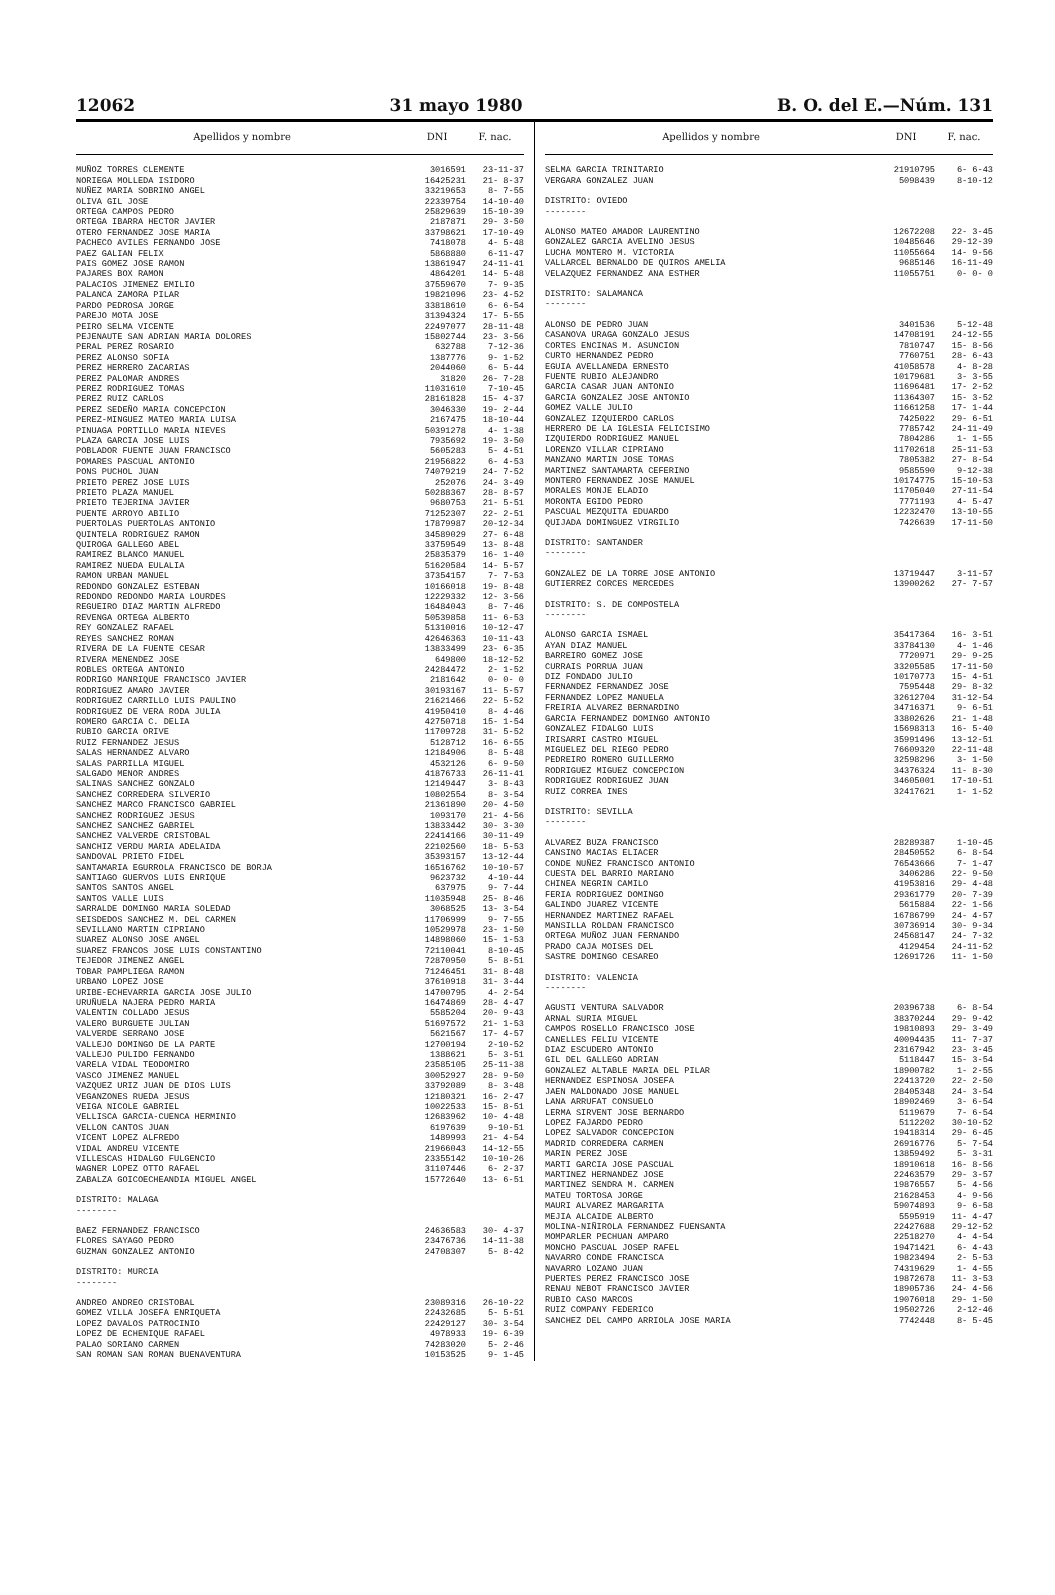12062 31 mayo 1980 B. O. del E.—Núm. 131
| Apellidos y nombre | DNI | F. nac. |
| --- | --- | --- |
| MUÑOZ TORRES CLEMENTE | 3016591 | 23-11-37 |
| NORIEGA MOLLEDA ISIDORO | 16425231 | 21- 8-37 |
| NUÑEZ MARIA SOBRINO ANGEL | 33219653 | 8- 7-55 |
| OLIVA GIL JOSE | 22339754 | 14-10-40 |
| ORTEGA CAMPOS PEDRO | 25829639 | 15-10-39 |
| ORTEGA IBARRA HECTOR JAVIER | 2187871 | 29- 3-50 |
| OTERO FERNANDEZ JOSE MARIA | 33798621 | 17-10-49 |
| PACHECO AVILES FERNANDO JOSE | 7418078 | 4- 5-48 |
| PAEZ GALIAN FELIX | 5868880 | 6-11-47 |
| PAIS GOMEZ JOSE RAMON | 13861947 | 24-11-41 |
| PAJARES BOX RAMON | 4864201 | 14- 5-48 |
| PALACIOS JIMENEZ EMILIO | 37559670 | 7- 9-35 |
| PALANCA ZAMORA PILAR | 19821096 | 23- 4-52 |
| PARDO PEDROSA JORGE | 33818610 | 6- 6-54 |
| PAREJO MOTA JOSE | 31394324 | 17- 5-55 |
| PEIRO SELMA VICENTE | 22497077 | 28-11-48 |
| PEJENAUTE SAN ADRIAN MARIA DOLORES | 15802744 | 23- 3-56 |
| PERAL PEREZ ROSARIO | 632788 | 7-12-36 |
| PEREZ ALONSO SOFIA | 1387776 | 9- 1-52 |
| PEREZ HERRERO ZACARIAS | 2044060 | 6- 5-44 |
| PEREZ PALOMAR ANDRES | 31820 | 26- 7-28 |
| PEREZ RODRIGUEZ TOMAS | 11031610 | 7-10-45 |
| PEREZ RUIZ CARLOS | 28161828 | 15- 4-37 |
| PEREZ SEDEÑO MARIA CONCEPCION | 3046330 | 19- 2-44 |
| PEREZ-MINGUEZ MATEO MARIA LUISA | 2167475 | 18-10-44 |
| PINUAGA PORTILLO MARIA NIEVES | 50391278 | 4- 1-38 |
| PLAZA GARCIA JOSE LUIS | 7935692 | 19- 3-50 |
| POBLADOR FUENTE JUAN FRANCISCO | 5605283 | 5- 4-51 |
| POMARES PASCUAL ANTONIO | 21956822 | 6- 4-53 |
| PONS PUCHOL JUAN | 74079219 | 24- 7-52 |
| PRIETO PEREZ JOSE LUIS | 252076 | 24- 3-49 |
| PRIETO PLAZA MANUEL | 50288367 | 28- 8-57 |
| PRIETO TEJERINA JAVIER | 9680753 | 21- 5-51 |
| PUENTE ARROYO ABILIO | 71252307 | 22- 2-51 |
| PUERTOLAS PUERTOLAS ANTONIO | 17879987 | 20-12-34 |
| QUINTELA RODRIGUEZ RAMON | 34589029 | 27- 6-48 |
| QUIROGA GALLEGO ABEL | 33759549 | 13- 8-48 |
| RAMIREZ BLANCO MANUEL | 25835379 | 16- 1-40 |
| RAMIREZ NUEDA EULALIA | 51620584 | 14- 5-57 |
| RAMON URBAN MANUEL | 37354157 | 7- 7-53 |
| REDONDO GONZALEZ ESTEBAN | 10166018 | 19- 8-48 |
| REDONDO REDONDO MARIA LOURDES | 12229332 | 12- 3-56 |
| REGUEIRO DIAZ MARTIN ALFREDO | 16484043 | 8- 7-46 |
| REVENGA ORTEGA ALBERTO | 50539858 | 11- 6-53 |
| REY GONZALEZ RAFAEL | 51310016 | 10-12-47 |
| REYES SANCHEZ ROMAN | 42646363 | 10-11-43 |
| RIVERA DE LA FUENTE CESAR | 13833499 | 23- 6-35 |
| RIVERA MENENDEZ JOSE | 649800 | 18-12-52 |
| ROBLES ORTEGA ANTONIO | 24284472 | 2- 1-52 |
| RODRIGO MANRIQUE FRANCISCO JAVIER | 2181642 | 0- 0- 0 |
| RODRIGUEZ AMARO JAVIER | 30193167 | 11- 5-57 |
| RODRIGUEZ CARRILLO LUIS PAULINO | 21621466 | 22- 5-52 |
| RODRIGUEZ DE VERA RODA JULIA | 41950410 | 8- 4-46 |
| ROMERO GARCIA C. DELIA | 42750718 | 15- 1-54 |
| RUBIO GARCIA ORIVE | 11709728 | 31- 5-52 |
| RUIZ FERNANDEZ JESUS | 5128712 | 16- 6-55 |
| SALAS HERNANDEZ ALVARO | 12184906 | 8- 5-48 |
| SALAS PARRILLA MIGUEL | 4532126 | 6- 9-50 |
| SALGADO MENOR ANDRES | 41876733 | 26-11-41 |
| SALINAS SANCHEZ GONZALO | 12149447 | 3- 8-43 |
| SANCHEZ CORREDERA SILVERIO | 10802554 | 8- 3-54 |
| SANCHEZ MARCO FRANCISCO GABRIEL | 21361890 | 20- 4-50 |
| SANCHEZ RODRIGUEZ JESUS | 1093170 | 21- 4-56 |
| SANCHEZ SANCHEZ GABRIEL | 13833442 | 30- 3-30 |
| SANCHEZ VALVERDE CRISTOBAL | 22414166 | 30-11-49 |
| SANCHIZ VERDU MARIA ADELAIDA | 22102560 | 18- 5-53 |
| SANDOVAL PRIETO FIDEL | 35393157 | 13-12-44 |
| SANTAMARIA EGURROLA FRANCISCO DE BORJA | 16516762 | 10-10-57 |
| SANTIAGO GUERVOS LUIS ENRIQUE | 9623732 | 4-10-44 |
| SANTOS SANTOS ANGEL | 637975 | 9- 7-44 |
| SANTOS VALLE LUIS | 11035948 | 25- 8-46 |
| SARRALDE DOMINGO MARIA SOLEDAD | 3068525 | 13- 3-54 |
| SEISDEDOS SANCHEZ M. DEL CARMEN | 11706999 | 9- 7-55 |
| SEVILLANO MARTIN CIPRIANO | 10529978 | 23- 1-50 |
| SUAREZ ALONSO JOSE ANGEL | 14898060 | 15- 1-53 |
| SUAREZ FRANCOS JOSE LUIS CONSTANTINO | 72110041 | 8-10-45 |
| TEJEDOR JIMENEZ ANGEL | 72870950 | 5- 8-51 |
| TOBAR PAMPLIEGA RAMON | 71246451 | 31- 8-48 |
| URBANO LOPEZ JOSE | 37610918 | 31- 3-44 |
| URIBE-ECHEVARRIA GARCIA JOSE JULIO | 14700795 | 4- 2-54 |
| URUÑUELA NAJERA PEDRO MARIA | 16474869 | 28- 4-47 |
| VALENTIN COLLADO JESUS | 5585204 | 20- 9-43 |
| VALERO BURGUETE JULIAN | 51697572 | 21- 1-53 |
| VALVERDE SERRANO JOSE | 5621567 | 17- 4-57 |
| VALLEJO DOMINGO DE LA PARTE | 12700194 | 2-10-52 |
| VALLEJO PULIDO FERNANDO | 1388621 | 5- 3-51 |
| VARELA VIDAL TEODOMIRO | 23585105 | 25-11-38 |
| VASCO JIMENEZ MANUEL | 30052927 | 28- 9-50 |
| VAZQUEZ URIZ JUAN DE DIOS LUIS | 33792089 | 8- 3-48 |
| VEGANZONES RUEDA JESUS | 12180321 | 16- 2-47 |
| VEIGA NICOLE GABRIEL | 10022533 | 15- 8-51 |
| VELLISCA GARCIA-CUENCA HERMINIO | 12683962 | 10- 4-48 |
| VELLON CANTOS JUAN | 6197639 | 9-10-51 |
| VICENT LOPEZ ALFREDO | 1489993 | 21- 4-54 |
| VIDAL ANDREU VICENTE | 21966043 | 14-12-55 |
| VILLESCAS HIDALGO FULGENCIO | 23355142 | 10-10-26 |
| WAGNER LOPEZ OTTO RAFAEL | 31107446 | 6- 2-37 |
| ZABALZA GOICOECHEANDIA MIGUEL ANGEL | 15772640 | 13- 6-51 |
| DISTRITO: MALAGA -------- | | |
| BAEZ FERNANDEZ FRANCISCO | 24636583 | 30- 4-37 |
| FLORES SAYAGO PEDRO | 23476736 | 14-11-38 |
| GUZMAN GONZALEZ ANTONIO | 24708307 | 5- 8-42 |
| DISTRITO: MURCIA -------- | | |
| ANDREO ANDREO CRISTOBAL | 23089316 | 26-10-22 |
| GOMEZ VILLA JOSEFA ENRIQUETA | 22432685 | 5- 5-51 |
| LOPEZ DAVALOS PATROCINIO | 22429127 | 30- 3-54 |
| LOPEZ DE ECHENIQUE RAFAEL | 4978933 | 19- 6-39 |
| PALAO SORIANO CARMEN | 74283020 | 5- 2-46 |
| SAN ROMAN SAN ROMAN BUENAVENTURA | 10153525 | 9- 1-45 |
| Apellidos y nombre | DNI | F. nac. |
| --- | --- | --- |
| SELMA GARCIA TRINITARIO | 21910795 | 6- 6-43 |
| VERGARA GONZALEZ JUAN | 5098439 | 8-10-12 |
| DISTRITO: OVIEDO -------- | | |
| ALONSO MATEO AMADOR LAURENTINO | 12672208 | 22- 3-45 |
| GONZALEZ GARCIA AVELINO JESUS | 10485646 | 29-12-39 |
| LUCHA MONTERO M. VICTORIA | 11055664 | 14- 9-56 |
| VALLARCEL BERNALDO DE QUIROS AMELIA | 9685146 | 16-11-49 |
| VELAZQUEZ FERNANDEZ ANA ESTHER | 11055751 | 0- 0- 0 |
| DISTRITO: SALAMANCA -------- | | |
| ALONSO DE PEDRO JUAN | 3401536 | 5-12-48 |
| CASANOVA URAGA GONZALO JESUS | 14708191 | 24-12-55 |
| CORTES ENCINAS M. ASUNCION | 7810747 | 15- 8-56 |
| CURTO HERNANDEZ PEDRO | 7760751 | 28- 6-43 |
| EGUIA AVELLANEDA ERNESTO | 41058578 | 4- 8-28 |
| FUENTE RUBIO ALEJANDRO | 10179681 | 3- 3-55 |
| GARCIA CASAR JUAN ANTONIO | 11696481 | 17- 2-52 |
| GARCIA GONZALEZ JOSE ANTONIO | 11364307 | 15- 3-52 |
| GOMEZ VALLE JULIO | 11661258 | 17- 1-44 |
| GONZALEZ IZQUIERDO CARLOS | 7425022 | 29- 6-51 |
| HERRERO DE LA IGLESIA FELICISIMO | 7785742 | 24-11-49 |
| IZQUIERDO RODRIGUEZ MANUEL | 7804286 | 1- 1-55 |
| LORENZO VILLAR CIPRIANO | 11702618 | 25-11-53 |
| MANZANO MARTIN JOSE TOMAS | 7805382 | 27- 8-54 |
| MARTINEZ SANTAMARTA CEFERINO | 9585590 | 9-12-38 |
| MONTERO FERNANDEZ JOSE MANUEL | 10174775 | 15-10-53 |
| MORALES MONJE ELADIO | 11705040 | 27-11-54 |
| MORONTA EGIDO PEDRO | 7771193 | 4- 5-47 |
| PASCUAL MEZQUITA EDUARDO | 12232470 | 13-10-55 |
| QUIJADA DOMINGUEZ VIRGILIO | 7426639 | 17-11-50 |
| DISTRITO: SANTANDER -------- | | |
| GONZALEZ DE LA TORRE JOSE ANTONIO | 13719447 | 3-11-57 |
| GUTIERREZ CORCES MERCEDES | 13900262 | 27- 7-57 |
| DISTRITO: S. DE COMPOSTELA -------- | | |
| ALONSO GARCIA ISMAEL | 35417364 | 16- 3-51 |
| AYAN DIAZ MANUEL | 33784130 | 4- 1-46 |
| BARREIRO GOMEZ JOSE | 7720971 | 29- 9-25 |
| CURRAIS PORRUA JUAN | 33205585 | 17-11-50 |
| DIZ FONDADO JULIO | 10170773 | 15- 4-51 |
| FERNANDEZ FERNANDEZ JOSE | 7595448 | 29- 8-32 |
| FERNANDEZ LOPEZ MANUELA | 32612704 | 31-12-54 |
| FREIRIA ALVAREZ BERNARDINO | 34716371 | 9- 6-51 |
| GARCIA FERNANDEZ DOMINGO ANTONIO | 33802626 | 21- 1-48 |
| GONZALEZ FIDALGO LUIS | 15698313 | 16- 5-40 |
| IRISARRI CASTRO MIGUEL | 35991496 | 13-12-51 |
| MIGUELEZ DEL RIEGO PEDRO | 76609320 | 22-11-48 |
| PEDREIRO ROMERO GUILLERMO | 32598296 | 3- 1-50 |
| RODRIGUEZ MIGUEZ CONCEPCION | 34376324 | 11- 8-30 |
| RODRIGUEZ RODRIGUEZ JUAN | 34605001 | 17-10-51 |
| RUIZ CORREA INES | 32417621 | 1- 1-52 |
| DISTRITO: SEVILLA -------- | | |
| ALVAREZ BUZA FRANCISCO | 28289387 | 1-10-45 |
| CANSINO MACIAS ELIACER | 28450552 | 6- 8-54 |
| CONDE NUÑEZ FRANCISCO ANTONIO | 76543666 | 7- 1-47 |
| CUESTA DEL BARRIO MARIANO | 3406286 | 22- 9-50 |
| CHINEA NEGRIN CAMILO | 41953816 | 29- 4-48 |
| FERIA RODRIGUEZ DOMINGO | 29361779 | 20- 7-39 |
| GALINDO JUAREZ VICENTE | 5615884 | 22- 1-56 |
| HERNANDEZ MARTINEZ RAFAEL | 16786799 | 24- 4-57 |
| MANSILLA ROLDAN FRANCISCO | 30736914 | 30- 9-34 |
| ORTEGA MUÑOZ JUAN FERNANDO | 24568147 | 24- 7-32 |
| PRADO CAJA MOISES DEL | 4129454 | 24-11-52 |
| SASTRE DOMINGO CESAREO | 12691726 | 11- 1-50 |
| DISTRITO: VALENCIA -------- | | |
| AGUSTI VENTURA SALVADOR | 20396738 | 6- 8-54 |
| ARNAL SURIA MIGUEL | 38370244 | 29- 9-42 |
| CAMPOS ROSELLO FRANCISCO JOSE | 19810893 | 29- 3-49 |
| CANELLES FELIU VICENTE | 40094435 | 11- 7-37 |
| DIAZ ESCUDERO ANTONIO | 23167942 | 23- 3-45 |
| GIL DEL GALLEGO ADRIAN | 5118447 | 15- 3-54 |
| GONZALEZ ALTABLE MARIA DEL PILAR | 18900782 | 1- 2-55 |
| HERNANDEZ ESPINOSA JOSEFA | 22413720 | 22- 2-50 |
| JAEN MALDONADO JOSE MANUEL | 28405348 | 24- 3-54 |
| LANA ARRUFAT CONSUELO | 18902469 | 3- 6-54 |
| LERMA SIRVENT JOSE BERNARDO | 5119679 | 7- 6-54 |
| LOPEZ FAJARDO PEDRO | 5112202 | 30-10-52 |
| LOPEZ SALVADOR CONCEPCION | 19418314 | 29- 6-45 |
| MADRID CORREDERA CARMEN | 26916776 | 5- 7-54 |
| MARIN PEREZ JOSE | 13859492 | 5- 3-31 |
| MARTI GARCIA JOSE PASCUAL | 18910618 | 16- 8-56 |
| MARTINEZ HERNANDEZ JOSE | 22463579 | 29- 3-57 |
| MARTINEZ SENDRA M. CARMEN | 19876557 | 5- 4-56 |
| MATEU TORTOSA JORGE | 21628453 | 4- 9-56 |
| MAURI ALVAREZ MARGARITA | 59074893 | 9- 6-58 |
| MEJIA ALCAIDE ALBERTO | 5595919 | 11- 4-47 |
| MOLINA-NIÑIROLA FERNANDEZ FUENSANTA | 22427688 | 29-12-52 |
| MOMPARLER PECHUAN AMPARO | 22518270 | 4- 4-54 |
| MONCHO PASCUAL JOSEP RAFEL | 19471421 | 6- 4-43 |
| NAVARRO CONDE FRANCISCA | 19823494 | 2- 5-53 |
| NAVARRO LOZANO JUAN | 74319629 | 1- 4-55 |
| PUERTES PEREZ FRANCISCO JOSE | 19872678 | 11- 3-53 |
| RENAU NEBOT FRANCISCO JAVIER | 18905736 | 24- 4-56 |
| RUBIO CASO MARCOS | 19076018 | 29- 1-50 |
| RUIZ COMPANY FEDERICO | 19502726 | 2-12-46 |
| SANCHEZ DEL CAMPO ARRIOLA JOSE MARIA | 7742448 | 8- 5-45 |